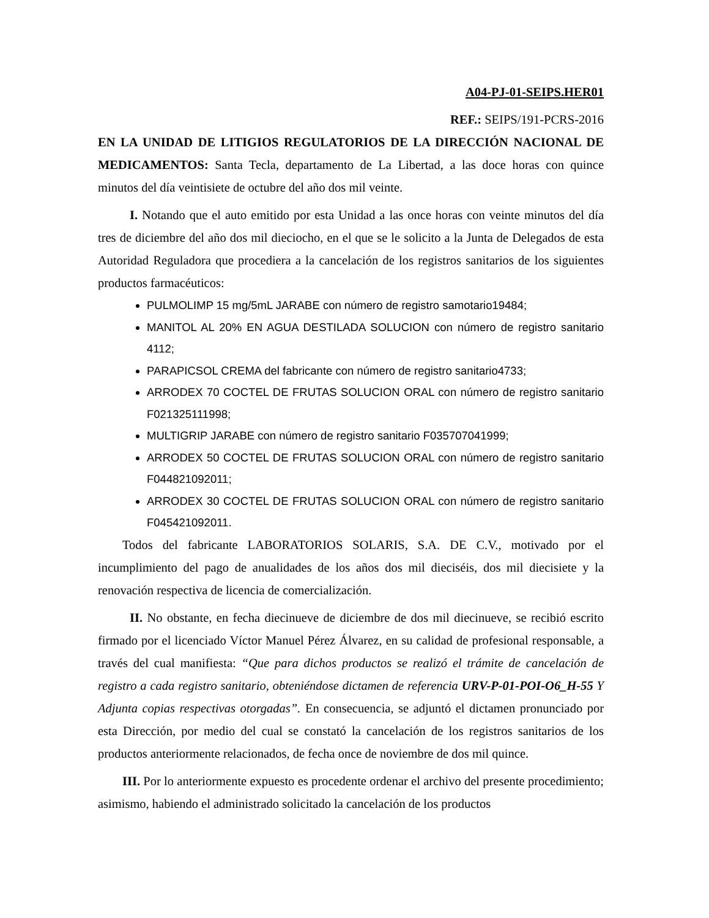A04-PJ-01-SEIPS.HER01
REF.: SEIPS/191-PCRS-2016
EN LA UNIDAD DE LITIGIOS REGULATORIOS DE LA DIRECCIÓN NACIONAL DE MEDICAMENTOS: Santa Tecla, departamento de La Libertad, a las doce horas con quince minutos del día veintisiete de octubre del año dos mil veinte.
I. Notando que el auto emitido por esta Unidad a las once horas con veinte minutos del día tres de diciembre del año dos mil dieciocho, en el que se le solicito a la Junta de Delegados de esta Autoridad Reguladora que procediera a la cancelación de los registros sanitarios de los siguientes productos farmacéuticos:
PULMOLIMP 15 mg/5mL JARABE con número de registro samotario19484;
MANITOL AL 20% EN AGUA DESTILADA SOLUCION con número de registro sanitario 4112;
PARAPICSOL CREMA del fabricante con número de registro sanitario4733;
ARRODEX 70 COCTEL DE FRUTAS SOLUCION ORAL con número de registro sanitario F021325111998;
MULTIGRIP JARABE con número de registro sanitario F035707041999;
ARRODEX 50 COCTEL DE FRUTAS SOLUCION ORAL con número de registro sanitario F044821092011;
ARRODEX 30 COCTEL DE FRUTAS SOLUCION ORAL con número de registro sanitario F045421092011.
Todos del fabricante LABORATORIOS SOLARIS, S.A. DE C.V., motivado por el incumplimiento del pago de anualidades de los años dos mil dieciséis, dos mil diecisiete y la renovación respectiva de licencia de comercialización.
II. No obstante, en fecha diecinueve de diciembre de dos mil diecinueve, se recibió escrito firmado por el licenciado Víctor Manuel Pérez Álvarez, en su calidad de profesional responsable, a través del cual manifiesta: “Que para dichos productos se realizó el trámite de cancelación de registro a cada registro sanitario, obteniéndose dictamen de referencia URV-P-01-POI-O6_H-55 Y Adjunta copias respectivas otorgadas”. En consecuencia, se adjuntó el dictamen pronunciado por esta Dirección, por medio del cual se constató la cancelación de los registros sanitarios de los productos anteriormente relacionados, de fecha once de noviembre de dos mil quince.
III. Por lo anteriormente expuesto es procedente ordenar el archivo del presente procedimiento; asimismo, habiendo el administrado solicitado la cancelación de los productos